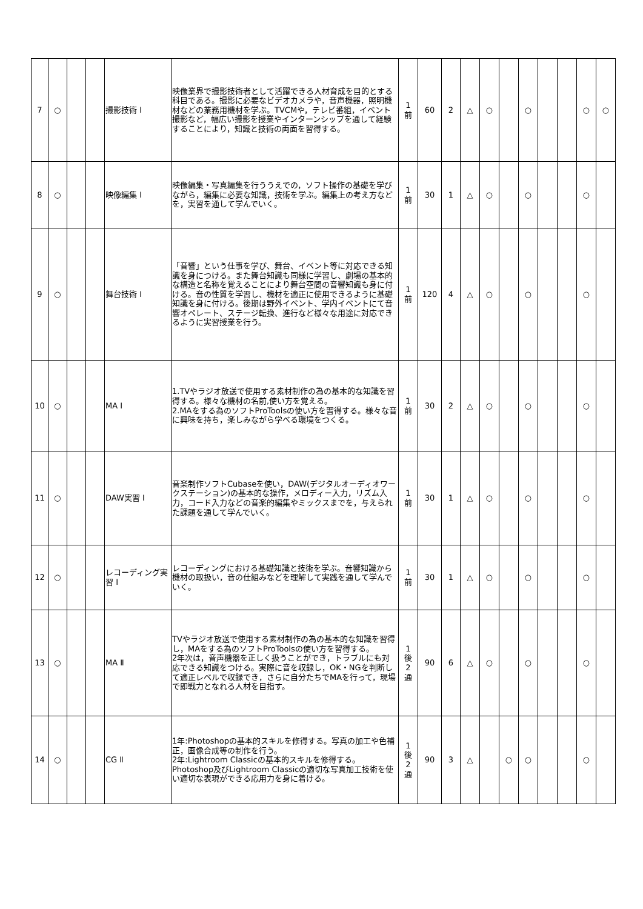| 7 | ○ | | | 撮影技術 Ⅰ | 映像業界で撮影技術者として活躍できる人材育成を目的とする科目である。撮影に必要なビデオカメラや，音声機器，照明機材などの業務用機材を学ぶ。TVCMや，テレビ番組，イベント撮影など，幅広い撮影を授業やインターンシップを通して経験することにより，知識と技術の両面を習得する。 | 1 前 | 60 | 2 | △ | ○ | | ○ | | | ○ | ○ |
| 8 | ○ | | | 映像編集 Ⅰ | 映像編集・写真編集を行ううえでの，ソフト操作の基礎を学びながら，編集に必要な知識，技術を学ぶ。編集上の考え方などを，実習を通して学んでいく。 | 1 前 | 30 | 1 | △ | ○ | | ○ | | | ○ | |
| 9 | ○ | | | 舞台技術 Ⅰ | 「音響」という仕事を学び、舞台、イベント等に対応できる知識を身につける。また舞台知識も同様に学習し、劇場の基本的な構造と名称を覚えることにより舞台空間の音響知識も身に付ける。音の性質を学習し、機材を適正に使用できるように基礎知識を身に付ける。後期は野外イベント、学内イベントにて音響オペレート、ステージ転換、進行など様々な用途に対応できるように実習授業を行う。 | 1 前 | 120 | 4 | △ | ○ | | ○ | | | ○ | |
| 10 | ○ | | | MA Ⅰ | 1.TVやラジオ放送で使用する素材制作の為の基本的な知識を習得する。様々な機材の名前,使い方を覚える。 2.MAをする為のソフトProToolsの使い方を習得する。様々な音に興味を持ち，楽しみながら学べる環境をつくる。 | 1 前 | 30 | 2 | △ | ○ | | ○ | | | ○ | |
| 11 | ○ | | | DAW実習 Ⅰ | 音楽制作ソフトCubaseを使い，DAW(デジタルオーディオワークステーション)の基本的な操作，メロディー入力，リズム入力，コード入力などの音楽的編集やミックスまでを，与えられた課題を通して学んでいく。 | 1 前 | 30 | 1 | △ | ○ | | ○ | | | ○ | |
| 12 | ○ | | | レコーディング実習 Ⅰ | レコーディングにおける基礎知識と技術を学ぶ。音響知識から機材の取扱い，音の仕組みなどを理解して実践を通して学んでいく。 | 1 前 | 30 | 1 | △ | ○ | | ○ | | | ○ | |
| 13 | ○ | | | MA Ⅱ | TVやラジオ放送で使用する素材制作の為の基本的な知識を習得し，MAをする為のソフトProToolsの使い方を習得する。 2年次は，音声機器を正しく扱うことができ，トラブルにも対応できる知識をつける。実際に音を収録し，OK・NGを判断して適正レベルで収録でき，さらに自分たちでMAを行って，現場で即戦力となれる人材を目指す。 | 1 後 2 通 | 90 | 6 | △ | ○ | | ○ | | | ○ | |
| 14 | ○ | | | CG Ⅱ | 1年:Photoshopの基本的スキルを修得する。写真の加工や色補正，画像合成等の制作を行う。 2年:Lightroom Classicの基本的スキルを修得する。Photoshop及びLightroom Classicの適切な写真加工技術を使い適切な表現ができる応用力を身に着ける。 | 1 後 2 通 | 90 | 3 | △ | | ○ | ○ | | | ○ | |